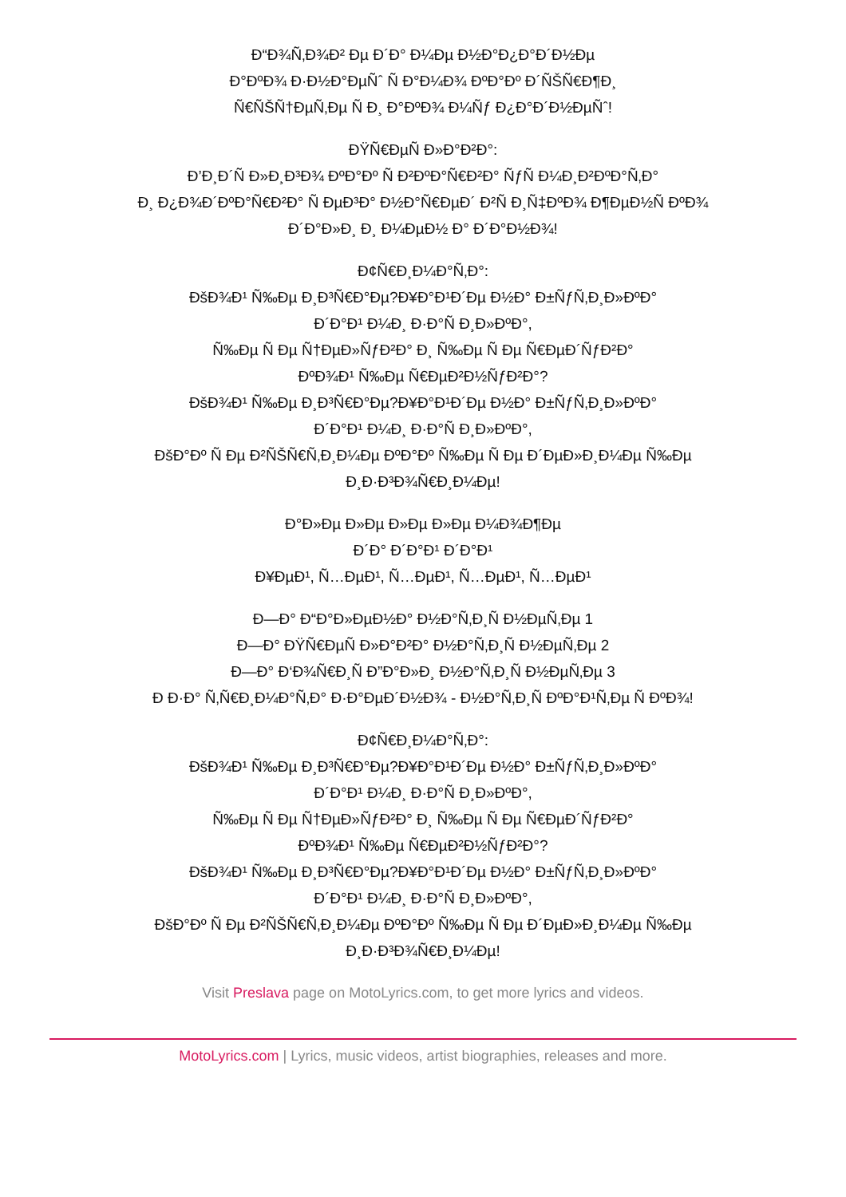Ð“Ð¾Ñ‚Ð¾Ð² Ðµ Ð´Ð° Ð¼Ðµ Ð½Ð°Ð¿Ð°Ð´Ð½Ðµ
Ð°ÐºÐ¾ Ð·Ð½Ð°ÐµÑˆ Ñ Ð°Ð¼Ð¾ ÐºÐ°Ðº Ð´ÑŠÑ€Ð¶Ð¸
Ñ€ÑŠÑ†ÐµÑ‚Ðµ Ñ Ð¸ Ð°ÐºÐ¾ Ð¼Ñƒ Ð¿Ð°Ð´Ð½ÐµÑˆ!
ÐŸÑ€ÐµÑ Ð»Ð°Ð²Ð°:
Ð’Ð¸Ð´Ñ Ð»Ð¸Ð³Ð¾ ÐºÐ°Ðº Ñ Ð²ÐºÐ°Ñ€Ð²Ð° ÑƒÑ Ð¼Ð¸Ð²ÐºÐ°Ñ‚Ð°
Ð¸ Ð¿Ð¾Ð´ÐºÐ°Ñ€Ð²Ð° Ñ ÐµÐ³Ð° Ð½Ð°Ñ€ÐµÐ´ Ð²Ñ Ð¸Ñ‡ÐºÐ¾ Ð¶ÐµÐ½Ñ ÐºÐ¾
Ð´Ð°Ð»Ð¸ Ð¸ Ð¼ÐµÐ½ Ð° Ð´Ð°Ð½Ð¾!
Ð¢Ñ€Ð¸Ð¼Ð°Ñ‚Ð°:
ÐšÐ¾Ð¹ Ñ‰Ðµ Ð¸Ð³Ñ€Ð°Ðµ?Ð¥Ð°Ð¹Ð´Ðµ Ð½Ð° Ð±ÑƒÑ‚Ð¸Ð»ÐºÐ°
Ð´Ð°Ð¹ Ð¼Ð¸ Ð·Ð°Ñ Ð¸Ð»ÐºÐ°,
Ñ‰Ðµ Ñ Ðµ Ñ†ÐµÐ»ÑƒÐ²Ð° Ð¸ Ñ‰Ðµ Ñ Ðµ Ñ€ÐµÐ´ÑƒÐ²Ð°
ÐºÐ¾Ð¹ Ñ‰Ðµ Ñ€ÐµÐ²Ð½ÑƒÐ²Ð°?
ÐšÐ¾Ð¹ Ñ‰Ðµ Ð¸Ð³Ñ€Ð°Ðµ?Ð¥Ð°Ð¹Ð´Ðµ Ð½Ð° Ð±ÑƒÑ‚Ð¸Ð»ÐºÐ°
Ð´Ð°Ð¹ Ð¼Ð¸ Ð·Ð°Ñ Ð¸Ð»ÐºÐ°,
ÐšÐ°Ðº Ñ Ðµ Ð²ÑŠÑ€Ñ‚Ð¸Ð¼Ðµ ÐºÐ°Ðº Ñ‰Ðµ Ñ Ðµ Ð´ÐµÐ»Ð¸Ð¼Ðµ Ñ‰Ðµ
Ð¸Ð·Ð³Ð¾Ñ€Ð¸Ð¼Ðµ!
Ð°Ð»Ðµ Ð»Ðµ Ð»Ðµ Ð»Ðµ Ð¼Ð¾Ð¶Ðµ
Ð´Ð° Ð´Ð°Ð¹ Ð´Ð°Ð¹
Ð¥ÐµÐ¹, Ñ…ÐµÐ¹, Ñ…ÐµÐ¹, Ñ…ÐµÐ¹, Ñ…ÐµÐ¹
Ð—Ð° Ð“Ð°Ð»ÐµÐ½Ð° Ð½Ð°Ñ‚Ð¸Ñ Ð½ÐµÑ‚Ðµ 1
Ð—Ð° ÐŸÑ€ÐµÑ Ð»Ð°Ð²Ð° Ð½Ð°Ñ‚Ð¸Ñ Ð½ÐµÑ‚Ðµ 2
Ð—Ð° Ð‘Ð¾Ñ€Ð¸Ñ Ð”Ð°Ð»Ð¸ Ð½Ð°Ñ‚Ð¸Ñ Ð½ÐµÑ‚Ðµ 3
Ð Ð·Ð° Ñ‚Ñ€Ð¸Ð¼Ð°Ñ‚Ð° Ð·Ð°ÐµÐ´Ð½Ð¾ - Ð½Ð°Ñ‚Ð¸Ñ ÐºÐ°Ð¹Ñ‚Ðµ Ñ ÐºÐ¾!
Ð¢Ñ€Ð¸Ð¼Ð°Ñ‚Ð°:
ÐšÐ¾Ð¹ Ñ‰Ðµ Ð¸Ð³Ñ€Ð°Ðµ?Ð¥Ð°Ð¹Ð´Ðµ Ð½Ð° Ð±ÑƒÑ‚Ð¸Ð»ÐºÐ°
Ð´Ð°Ð¹ Ð¼Ð¸ Ð·Ð°Ñ Ð¸Ð»ÐºÐ°,
Ñ‰Ðµ Ñ Ðµ Ñ†ÐµÐ»ÑƒÐ²Ð° Ð¸ Ñ‰Ðµ Ñ Ðµ Ñ€ÐµÐ´ÑƒÐ²Ð°
ÐºÐ¾Ð¹ Ñ‰Ðµ Ñ€ÐµÐ²Ð½ÑƒÐ²Ð°?
ÐšÐ¾Ð¹ Ñ‰Ðµ Ð¸Ð³Ñ€Ð°Ðµ?Ð¥Ð°Ð¹Ð´Ðµ Ð½Ð° Ð±ÑƒÑ‚Ð¸Ð»ÐºÐ°
Ð´Ð°Ð¹ Ð¼Ð¸ Ð·Ð°Ñ Ð¸Ð»ÐºÐ°,
ÐšÐ°Ðº Ñ Ðµ Ð²ÑŠÑ€Ñ‚Ð¸Ð¼Ðµ ÐºÐ°Ðº Ñ‰Ðµ Ñ Ðµ Ð´ÐµÐ»Ð¸Ð¼Ðµ Ñ‰Ðµ
Ð¸Ð·Ð³Ð¾Ñ€Ð¸Ð¼Ðµ!
Visit Preslava page on MotoLyrics.com, to get more lyrics and videos.
MotoLyrics.com | Lyrics, music videos, artist biographies, releases and more.